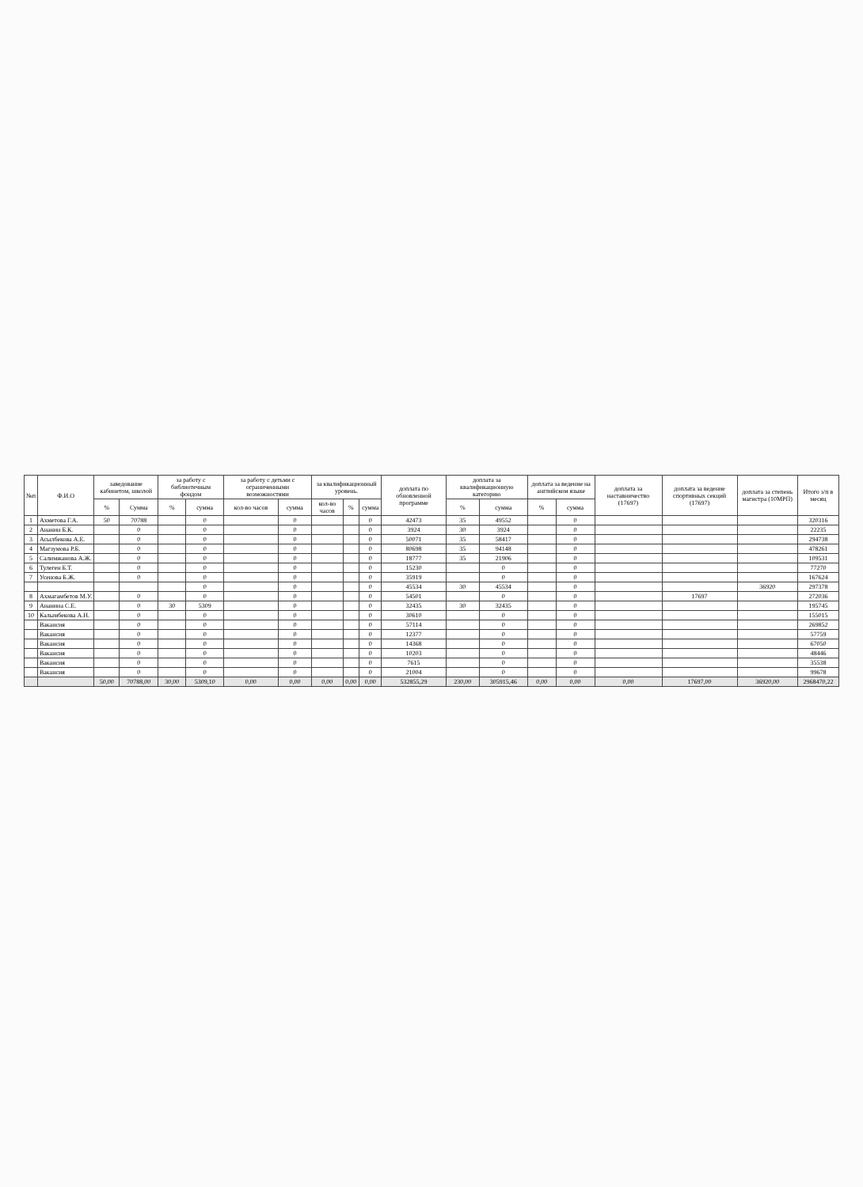| №п | Ф.И.О | заведование кабинетом, школой | | за работу с библиотечным фондом | | за работу с детьми с ограниченными возможностями | | за квалификационный уровень. | | | доплата по обновленной программе | доплата за квалификационную категорию | | доплата за ведение на английском языке | | доплата за наставничество (17697) | доплата за ведение спортивных секций (17697) | доплата за степень магистра (10МРП) | Итого з/п в месяц |
| --- | --- | --- | --- | --- | --- | --- | --- | --- | --- | --- | --- | --- | --- | --- | --- | --- | --- | --- | --- |
| | | % | Сумма | % | сумма | кол-во часов | сумма | кол-во часов | % | сумма | | % | сумма | % | сумма | | | | |
| 1 | Ахметова Г.А. | 50 | 70788 | | 0 | | 0 | | | 0 | 42473 | 35 | 49552 | | 0 | | | | 320316 |
| 2 | Ананин Б.К. | | 0 | | 0 | | 0 | | | 0 | 3924 | 30 | 3924 | | 0 | | | | 22235 |
| 3 | Асылбекова А.Е. | | 0 | | 0 | | 0 | | | 0 | 50071 | 35 | 58417 | | 0 | | | | 294738 |
| 4 | Магзумова Р.Б. | | 0 | | 0 | | 0 | | | 0 | 80698 | 35 | 94148 | | 0 | | | | 478261 |
| 5 | Салимжанова А.Ж. | | 0 | | 0 | | 0 | | | 0 | 18777 | 35 | 21906 | | 0 | | | | 109531 |
| 6 | Тулеген Б.Т. | | 0 | | 0 | | 0 | | | 0 | 15230 | | 0 | | 0 | | | | 77270 |
| 7 | Усенова Б.Ж. | | 0 | | 0 | | 0 | | | 0 | 35919 | | 0 | | 0 | | | | 167624 |
| | | | | | 0 | | 0 | | | 0 | 45534 | 30 | 45534 | | 0 | | | 36920 | 297378 |
| 8 | Ахмагамбетов М.У. | | 0 | | 0 | | 0 | | | 0 | 54501 | | 0 | | 0 | | 17697 | | 272036 |
| 9 | Ананина С.Е. | | 0 | 30 | 5309 | | 0 | | | 0 | 32435 | 30 | 32435 | | 0 | | | | 195745 |
| 10 | Калымбекова А.Н. | | 0 | | 0 | | 0 | | | 0 | 30610 | | 0 | | 0 | | | | 155015 |
| | Вакансия | | 0 | | 0 | | 0 | | | 0 | 57114 | | 0 | | 0 | | | | 269852 |
| | Вакансия | | 0 | | 0 | | 0 | | | 0 | 12377 | | 0 | | 0 | | | | 57759 |
| | Вакансия | | 0 | | 0 | | 0 | | | 0 | 14368 | | 0 | | 0 | | | | 67050 |
| | Вакансия | | 0 | | 0 | | 0 | | | 0 | 10203 | | 0 | | 0 | | | | 48446 |
| | Вакансия | | 0 | | 0 | | 0 | | | 0 | 7615 | | 0 | | 0 | | | | 35538 |
| | Вакансия | | 0 | | 0 | | 0 | | | 0 | 21004 | | 0 | | 0 | | | | 99678 |
| | | 50,00 | 70788,00 | 30,00 | 5309,10 | 0,00 | 0,00 | 0,00 | 0,00 | 0,00 | 532855,29 | 230,00 | 305915,46 | 0,00 | 0,00 | 0,00 | 17697,00 | 36920,00 | 2968470,22 |